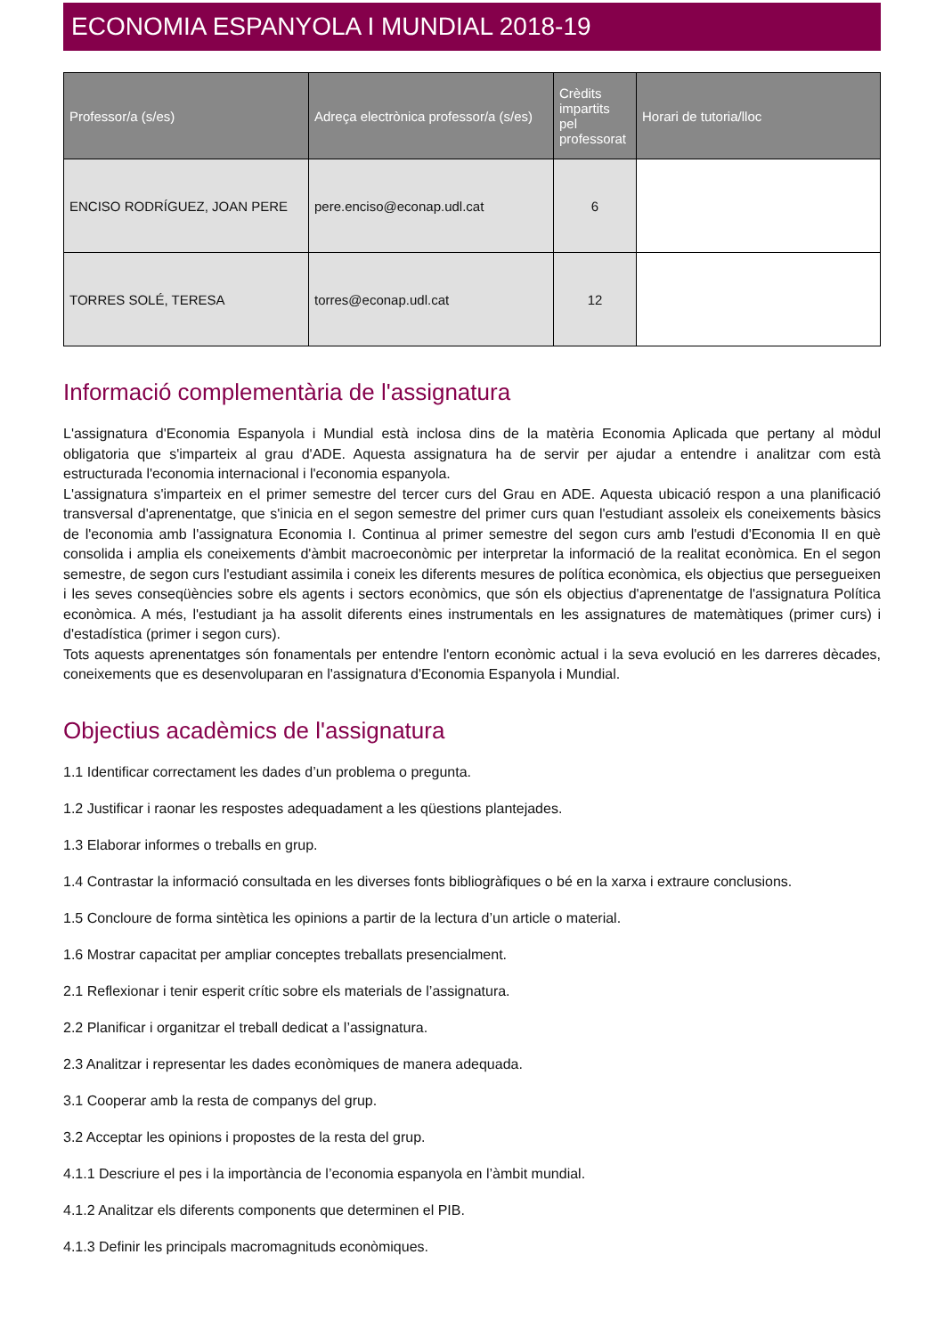ECONOMIA ESPANYOLA I MUNDIAL 2018-19
| Professor/a (s/es) | Adreça electrònica professor/a (s/es) | Crèdits impartits pel professorat | Horari de tutoria/lloc |
| --- | --- | --- | --- |
| ENCISO RODRÍGUEZ, JOAN PERE | pere.enciso@econap.udl.cat | 6 | |
| TORRES SOLÉ, TERESA | torres@econap.udl.cat | 12 | |
Informació complementària de l'assignatura
L'assignatura d'Economia Espanyola i Mundial està inclosa dins de la matèria Economia Aplicada que pertany al mòdul obligatoria que s'imparteix al grau d'ADE. Aquesta assignatura ha de servir per ajudar a entendre i analitzar com està estructurada l'economia internacional i l'economia espanyola.
L'assignatura s'imparteix en el primer semestre del tercer curs del Grau en ADE. Aquesta ubicació respon a una planificació transversal d'aprenentatge, que s'inicia en el segon semestre del primer curs quan l'estudiant assoleix els coneixements bàsics de l'economia amb l'assignatura Economia I. Continua al primer semestre del segon curs amb l'estudi d'Economia II en què consolida i amplia els coneixements d'àmbit macroeconòmic per interpretar la informació de la realitat econòmica. En el segon semestre, de segon curs l'estudiant assimila i coneix les diferents mesures de política econòmica, els objectius que persegueixen i les seves conseqüències sobre els agents i sectors econòmics, que són els objectius d'aprenentatge de l'assignatura Política econòmica. A més, l'estudiant ja ha assolit diferents eines instrumentals en les assignatures de matemàtiques (primer curs) i d'estadística (primer i segon curs).
Tots aquests aprenentatges són fonamentals per entendre l'entorn econòmic actual i la seva evolució en les darreres dècades, coneixements que es desenvoluparan en l'assignatura d'Economia Espanyola i Mundial.
Objectius acadèmics de l'assignatura
1.1 Identificar correctament les dades d’un problema o pregunta.
1.2 Justificar i raonar les respostes adequadament a les qüestions plantejades.
1.3 Elaborar informes o treballs en grup.
1.4 Contrastar la informació consultada en les diverses fonts bibliogràfiques o bé en la xarxa i extraure conclusions.
1.5 Concloure de forma sintètica les opinions a partir de la lectura d’un article o material.
1.6 Mostrar capacitat per ampliar conceptes treballats presencialment.
2.1 Reflexionar i tenir esperit crític sobre els materials de l’assignatura.
2.2 Planificar i organitzar el treball dedicat a l’assignatura.
2.3 Analitzar i representar les dades econòmiques de manera adequada.
3.1 Cooperar amb la resta de companys del grup.
3.2 Acceptar les opinions i propostes de la resta del grup.
4.1.1 Descriure el pes i la importància de l’economia espanyola en l’àmbit mundial.
4.1.2 Analitzar els diferents components que determinen el PIB.
4.1.3 Definir les principals macromagnituds econòmiques.